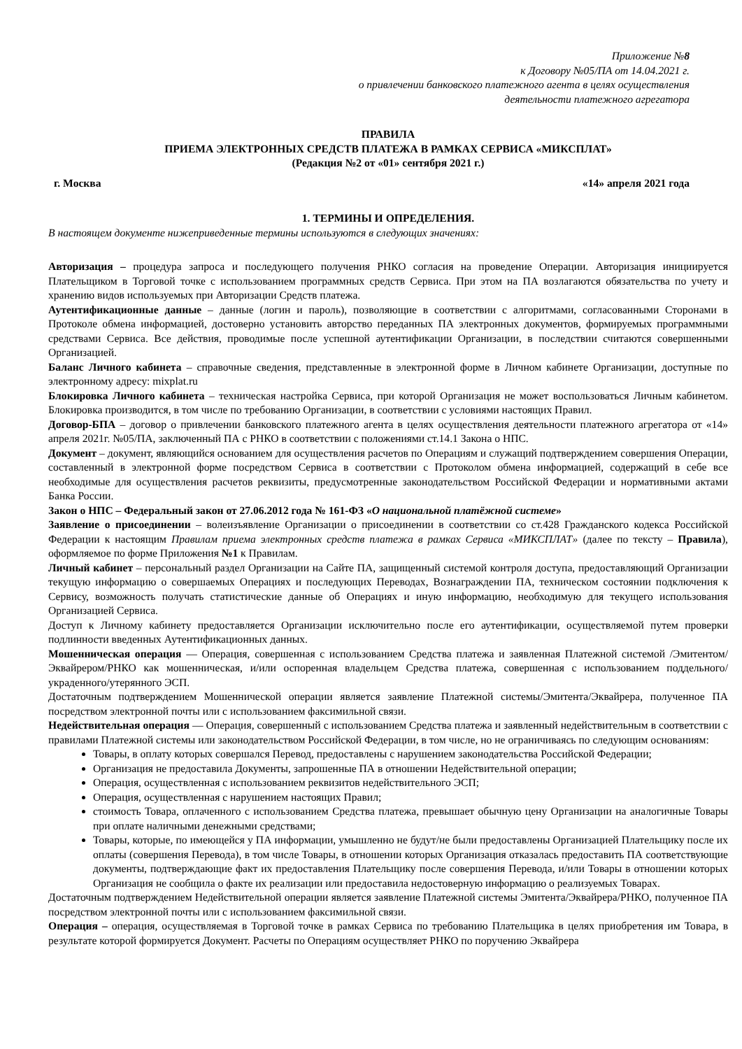Приложение №8
к Договору №05/ПА от 14.04.2021 г.
о привлечении банковского платежного агента в целях осуществления
деятельности платежного агрегатора
ПРАВИЛА
ПРИЕМА ЭЛЕКТРОННЫХ СРЕДСТВ ПЛАТЕЖА В РАМКАХ СЕРВИСА «МИКСПЛАТ»
(Редакция №2 от «01» сентября 2021 г.)
г. Москва «14» апреля 2021 года
1. ТЕРМИНЫ И ОПРЕДЕЛЕНИЯ.
В настоящем документе нижеприведенные термины используются в следующих значениях:
Авторизация – процедура запроса и последующего получения РНКО согласия на проведение Операции. Авторизация инициируется Плательщиком в Торговой точке с использованием программных средств Сервиса. При этом на ПА возлагаются обязательства по учету и хранению видов используемых при Авторизации Средств платежа.
Аутентификационные данные – данные (логин и пароль), позволяющие в соответствии с алгоритмами, согласованными Сторонами в Протоколе обмена информацией, достоверно установить авторство переданных ПА электронных документов, формируемых программными средствами Сервиса. Все действия, проводимые после успешной аутентификации Организации, в последствии считаются совершенными Организацией.
Баланс Личного кабинета – справочные сведения, представленные в электронной форме в Личном кабинете Организации, доступные по электронному адресу: mixplat.ru
Блокировка Личного кабинета – техническая настройка Сервиса, при которой Организация не может воспользоваться Личным кабинетом. Блокировка производится, в том числе по требованию Организации, в соответствии с условиями настоящих Правил.
Договор-БПА – договор о привлечении банковского платежного агента в целях осуществления деятельности платежного агрегатора от «14» апреля 2021г. №05/ПА, заключенный ПА с РНКО в соответствии с положениями ст.14.1 Закона о НПС.
Документ – документ, являющийся основанием для осуществления расчетов по Операциям и служащий подтверждением совершения Операции, составленный в электронной форме посредством Сервиса в соответствии с Протоколом обмена информацией, содержащий в себе все необходимые для осуществления расчетов реквизиты, предусмотренные законодательством Российской Федерации и нормативными актами Банка России.
Закон о НПС – Федеральный закон от 27.06.2012 года № 161-ФЗ «О национальной платёжной системе»
Заявление о присоединении – волеизъявление Организации о присоединении в соответствии со ст.428 Гражданского кодекса Российской Федерации к настоящим Правилам приема электронных средств платежа в рамках Сервиса «МИКСПЛАТ» (далее по тексту – Правила), оформляемое по форме Приложения №1 к Правилам.
Личный кабинет – персональный раздел Организации на Сайте ПА, защищенный системой контроля доступа, предоставляющий Организации текущую информацию о совершаемых Операциях и последующих Переводах, Вознаграждении ПА, техническом состоянии подключения к Сервису, возможность получать статистические данные об Операциях и иную информацию, необходимую для текущего использования Организацией Сервиса.
Доступ к Личному кабинету предоставляется Организации исключительно после его аутентификации, осуществляемой путем проверки подлинности введенных Аутентификационных данных.
Мошенническая операция — Операция, совершенная с использованием Средства платежа и заявленная Платежной системой /Эмитентом/Эквайрером/РНКО как мошенническая, и/или оспоренная владельцем Средства платежа, совершенная с использованием поддельного/украденного/утерянного ЭСП.
Достаточным подтверждением Мошеннической операции является заявление Платежной системы/Эмитента/Эквайрера, полученное ПА посредством электронной почты или с использованием факсимильной связи.
Недействительная операция — Операция, совершенный с использованием Средства платежа и заявленный недействительным в соответствии с правилами Платежной системы или законодательством Российской Федерации, в том числе, но не ограничиваясь по следующим основаниям:
Товары, в оплату которых совершался Перевод, предоставлены с нарушением законодательства Российской Федерации;
Организация не предоставила Документы, запрошенные ПА в отношении Недействительной операции;
Операция, осуществленная с использованием реквизитов недействительного ЭСП;
Операция, осуществленная с нарушением настоящих Правил;
стоимость Товара, оплаченного с использованием Средства платежа, превышает обычную цену Организации на аналогичные Товары при оплате наличными денежными средствами;
Товары, которые, по имеющейся у ПА информации, умышленно не будут/не были предоставлены Организацией Плательщику после их оплаты (совершения Перевода), в том числе Товары, в отношении которых Организация отказалась предоставить ПА соответствующие документы, подтверждающие факт их предоставления Плательщику после совершения Перевода, и/или Товары в отношении которых Организация не сообщила о факте их реализации или предоставила недостоверную информацию о реализуемых Товарах.
Достаточным подтверждением Недействительной операции является заявление Платежной системы Эмитента/Эквайрера/РНКО, полученное ПА посредством электронной почты или с использованием факсимильной связи.
Операция – операция, осуществляемая в Торговой точке в рамках Сервиса по требованию Плательщика в целях приобретения им Товара, в результате которой формируется Документ. Расчеты по Операциям осуществляет РНКО по поручению Эквайрера